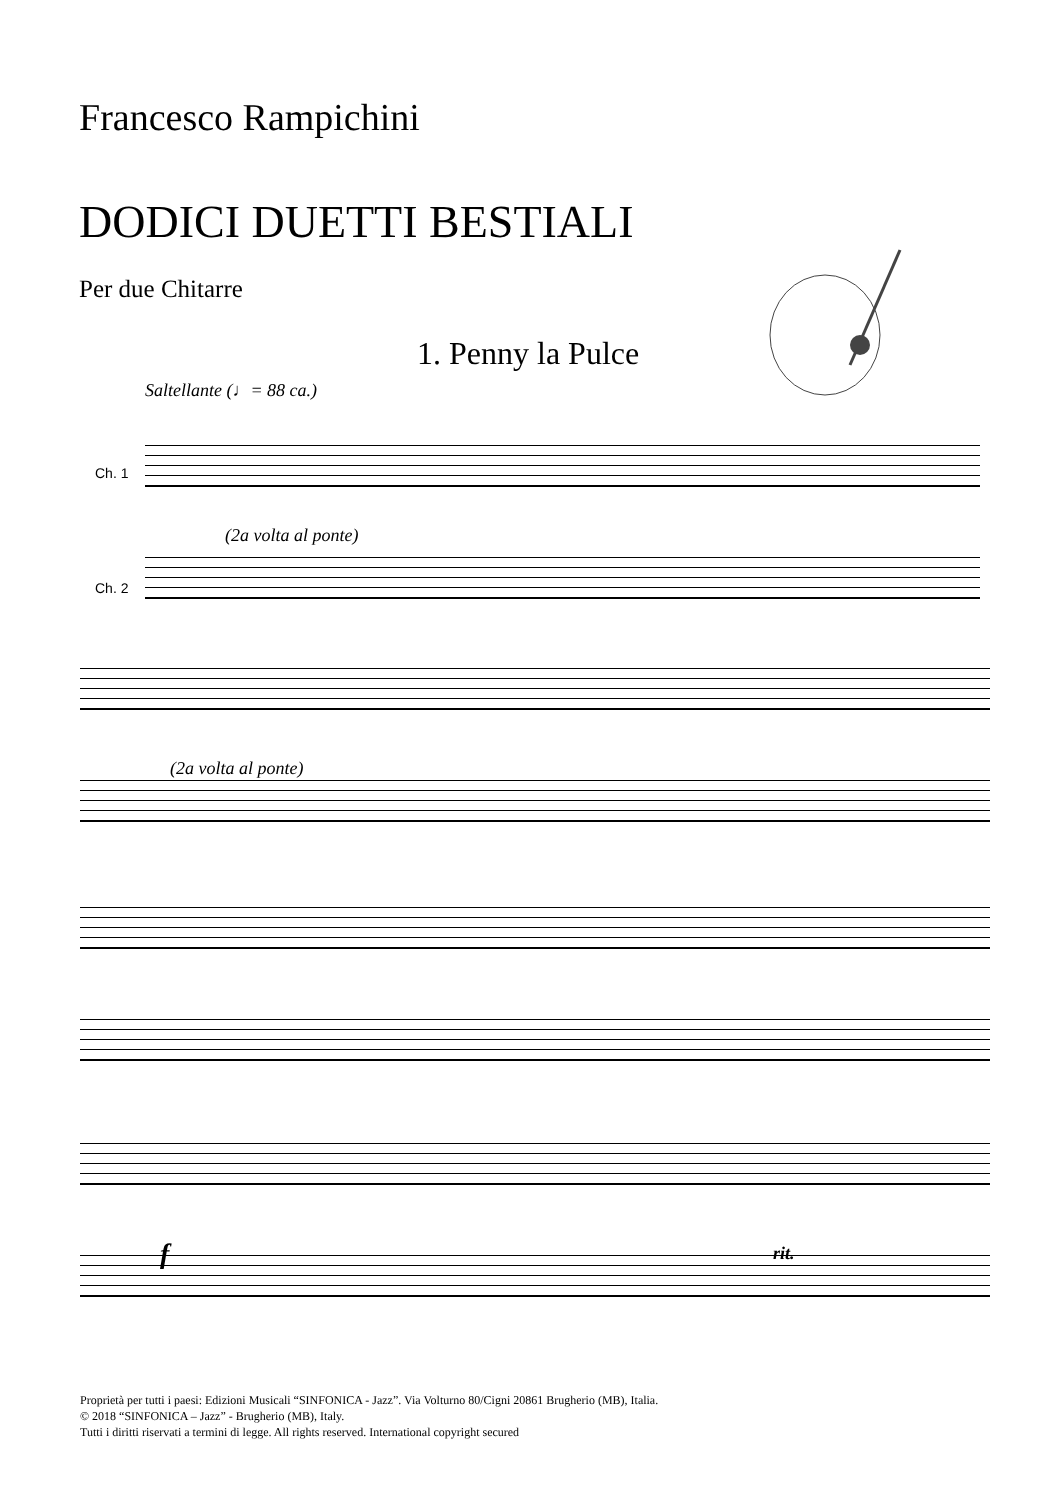Francesco Rampichini
DODICI DUETTI BESTIALI
Per due Chitarre
1. Penny la Pulce
Saltellante (♩= 88 ca.)
(2a volta al ponte)
Ch. 1
Ch. 2
(2a volta al ponte)
f rit.
Proprietà per tutti i paesi: Edizioni Musicali “SINFONICA - Jazz”. Via Volturno 80/Cigni 20861 Brugherio (MB), Italia.
© 2018 “SINFONICA – Jazz” - Brugherio (MB), Italy.
Tutti i diritti riservati a termini di legge. All rights reserved. International copyright secured